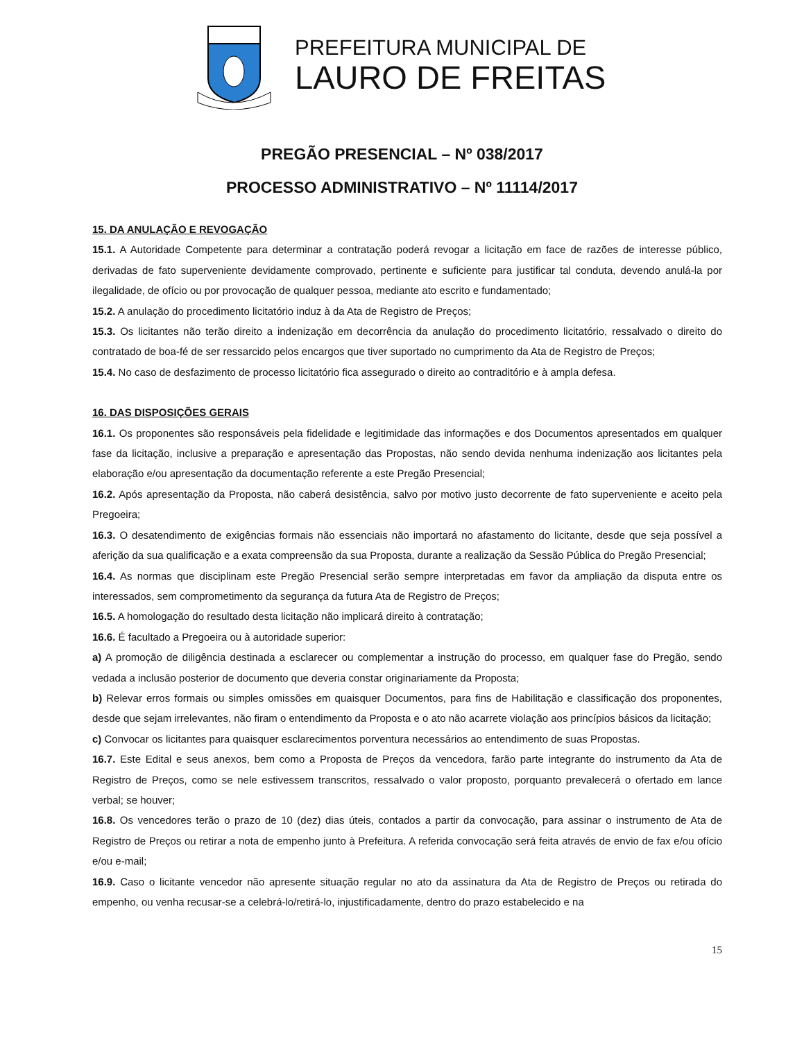PREFEITURA MUNICIPAL DE
LAURO DE FREITAS
PREGÃO PRESENCIAL – Nº 038/2017
PROCESSO ADMINISTRATIVO – Nº 11114/2017
15. DA ANULAÇÃO E REVOGAÇÃO
15.1. A Autoridade Competente para determinar a contratação poderá revogar a licitação em face de razões de interesse público, derivadas de fato superveniente devidamente comprovado, pertinente e suficiente para justificar tal conduta, devendo anulá-la por ilegalidade, de ofício ou por provocação de qualquer pessoa, mediante ato escrito e fundamentado;
15.2. A anulação do procedimento licitatório induz à da Ata de Registro de Preços;
15.3. Os licitantes não terão direito a indenização em decorrência da anulação do procedimento licitatório, ressalvado o direito do contratado de boa-fé de ser ressarcido pelos encargos que tiver suportado no cumprimento da Ata de Registro de Preços;
15.4. No caso de desfazimento de processo licitatório fica assegurado o direito ao contraditório e à ampla defesa.
16. DAS DISPOSIÇÕES GERAIS
16.1. Os proponentes são responsáveis pela fidelidade e legitimidade das informações e dos Documentos apresentados em qualquer fase da licitação, inclusive a preparação e apresentação das Propostas, não sendo devida nenhuma indenização aos licitantes pela elaboração e/ou apresentação da documentação referente a este Pregão Presencial;
16.2. Após apresentação da Proposta, não caberá desistência, salvo por motivo justo decorrente de fato superveniente e aceito pela Pregoeira;
16.3. O desatendimento de exigências formais não essenciais não importará no afastamento do licitante, desde que seja possível a aferição da sua qualificação e a exata compreensão da sua Proposta, durante a realização da Sessão Pública do Pregão Presencial;
16.4. As normas que disciplinam este Pregão Presencial serão sempre interpretadas em favor da ampliação da disputa entre os interessados, sem comprometimento da segurança da futura Ata de Registro de Preços;
16.5. A homologação do resultado desta licitação não implicará direito à contratação;
16.6. É facultado a Pregoeira ou à autoridade superior:
a) A promoção de diligência destinada a esclarecer ou complementar a instrução do processo, em qualquer fase do Pregão, sendo vedada a inclusão posterior de documento que deveria constar originariamente da Proposta;
b) Relevar erros formais ou simples omissões em quaisquer Documentos, para fins de Habilitação e classificação dos proponentes, desde que sejam irrelevantes, não firam o entendimento da Proposta e o ato não acarrete violação aos princípios básicos da licitação;
c) Convocar os licitantes para quaisquer esclarecimentos porventura necessários ao entendimento de suas Propostas.
16.7. Este Edital e seus anexos, bem como a Proposta de Preços da vencedora, farão parte integrante do instrumento da Ata de Registro de Preços, como se nele estivessem transcritos, ressalvado o valor proposto, porquanto prevalecerá o ofertado em lance verbal; se houver;
16.8. Os vencedores terão o prazo de 10 (dez) dias úteis, contados a partir da convocação, para assinar o instrumento de Ata de Registro de Preços ou retirar a nota de empenho junto à Prefeitura. A referida convocação será feita através de envio de fax e/ou ofício e/ou e-mail;
16.9. Caso o licitante vencedor não apresente situação regular no ato da assinatura da Ata de Registro de Preços ou retirada do empenho, ou venha recusar-se a celebrá-lo/retirá-lo, injustificadamente, dentro do prazo estabelecido e na
15